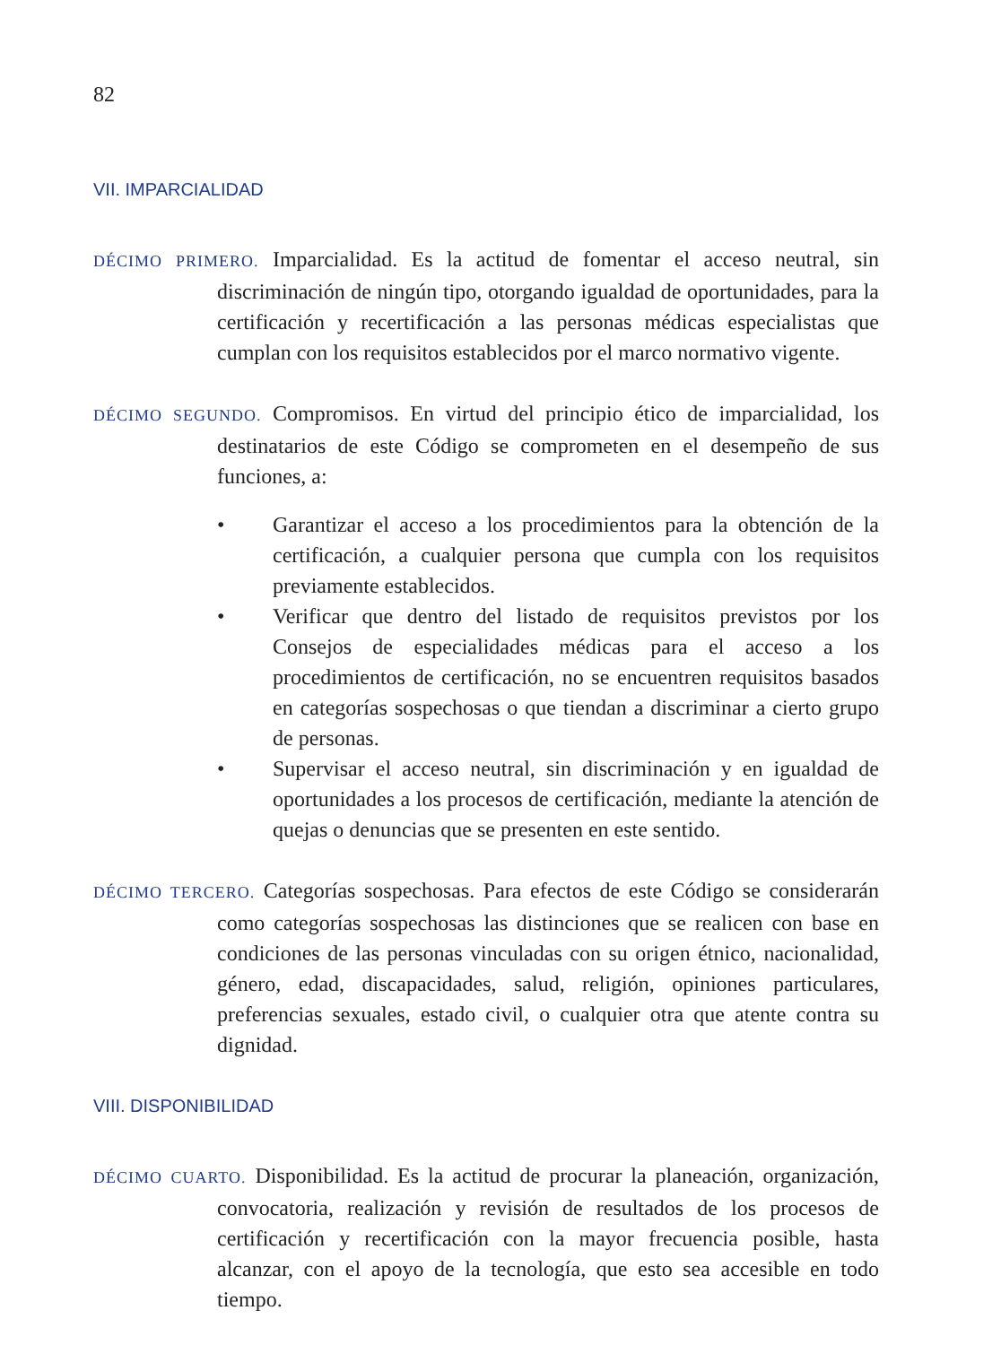82
VII. IMPARCIALIDAD
DÉCIMO PRIMERO. Imparcialidad. Es la actitud de fomentar el acceso neutral, sin discriminación de ningún tipo, otorgando igualdad de oportunidades, para la certificación y recertificación a las personas médicas especialistas que cumplan con los requisitos establecidos por el marco normativo vigente.
DÉCIMO SEGUNDO. Compromisos. En virtud del principio ético de imparcialidad, los destinatarios de este Código se comprometen en el desempeño de sus funciones, a:
• Garantizar el acceso a los procedimientos para la obtención de la certificación, a cualquier persona que cumpla con los requisitos previamente establecidos.
• Verificar que dentro del listado de requisitos previstos por los Consejos de especialidades médicas para el acceso a los procedimientos de certificación, no se encuentren requisitos basados en categorías sospechosas o que tiendan a discriminar a cierto grupo de personas.
• Supervisar el acceso neutral, sin discriminación y en igualdad de oportunidades a los procesos de certificación, mediante la atención de quejas o denuncias que se presenten en este sentido.
DÉCIMO TERCERO. Categorías sospechosas. Para efectos de este Código se considerarán como categorías sospechosas las distinciones que se realicen con base en condiciones de las personas vinculadas con su origen étnico, nacionalidad, género, edad, discapacidades, salud, religión, opiniones particulares, preferencias sexuales, estado civil, o cualquier otra que atente contra su dignidad.
VIII. DISPONIBILIDAD
DÉCIMO CUARTO. Disponibilidad. Es la actitud de procurar la planeación, organización, convocatoria, realización y revisión de resultados de los procesos de certificación y recertificación con la mayor frecuencia posible, hasta alcanzar, con el apoyo de la tecnología, que esto sea accesible en todo tiempo.